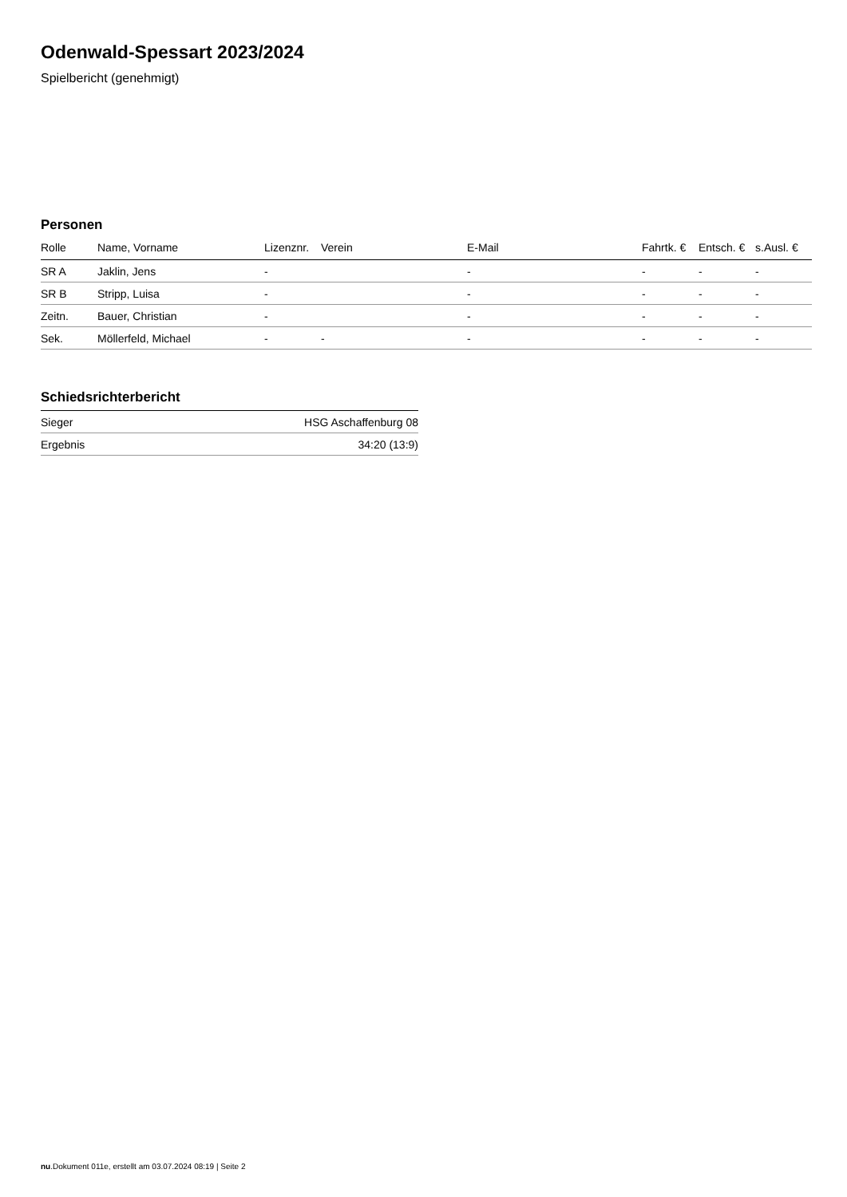Odenwald-Spessart 2023/2024
Spielbericht (genehmigt)
Personen
| Rolle | Name, Vorname | Lizenznr. | Verein | E-Mail | Fahrtk. € | Entsch. € | s.Ausl. € |
| --- | --- | --- | --- | --- | --- | --- | --- |
| SR A | Jaklin, Jens | - | | - | - | - | - |
| SR B | Stripp, Luisa | - | | - | - | - | - |
| Zeitn. | Bauer, Christian | - | | - | - | - | - |
| Sek. | Möllerfeld, Michael | - | - | - | - | - | - |
Schiedsrichterbericht
| Sieger | HSG Aschaffenburg 08 |
| Ergebnis | 34:20 (13:9) |
nu.Dokument 011e, erstellt am 03.07.2024 08:19 | Seite 2